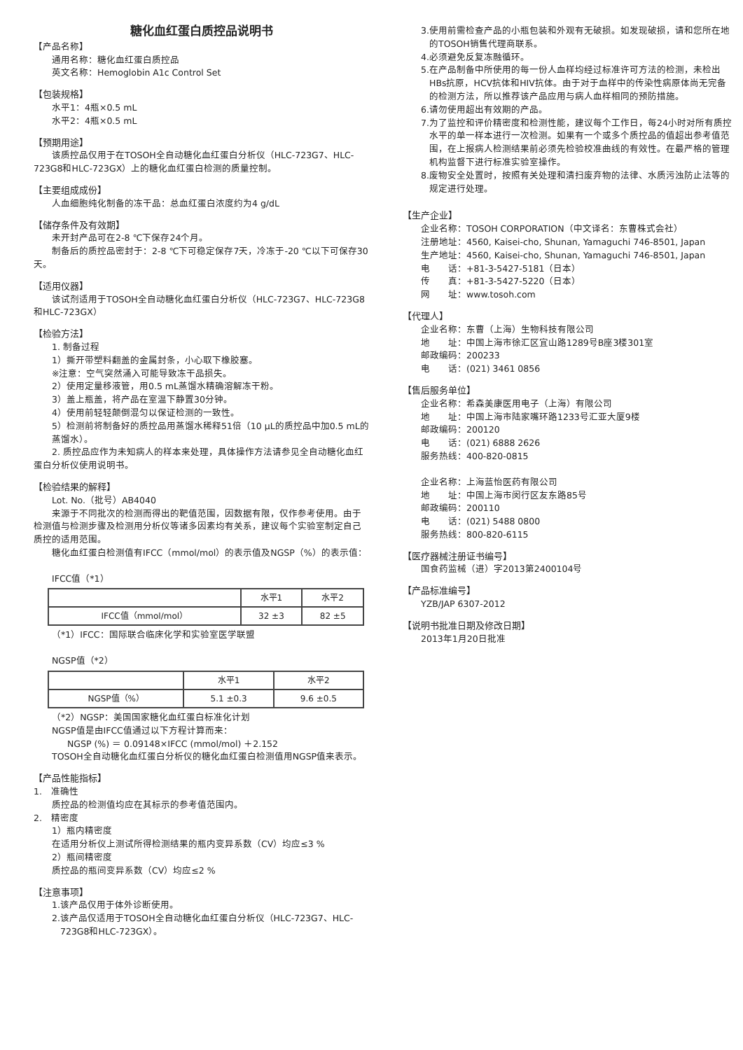糖化血红蛋白质控品说明书
【产品名称】
通用名称：糖化血红蛋白质控品
英文名称：Hemoglobin A1c Control Set
【包装规格】
水平1：4瓶×0.5 mL
水平2：4瓶×0.5 mL
【预期用途】
　　该质控品仅用于在TOSOH全自动糖化血红蛋白分析仪（HLC-723G7、HLC-723G8和HLC-723GX）上的糖化血红蛋白检测的质量控制。
【主要组成成份】
人血细胞纯化制备的冻干品：总血红蛋白浓度约为4 g/dL
【储存条件及有效期】
未开封产品可在2-8 ℃下保存24个月。
　　制备后的质控品密封于：2-8 ℃下可稳定保存7天，冷冻于-20 ℃以下可保存30天。
【适用仪器】
　　该试剂适用于TOSOH全自动糖化血红蛋白分析仪（HLC-723G7、HLC-723G8和HLC-723GX）
【检验方法】
1. 制备过程
1）撕开带塑料翻盖的金属封条，小心取下橡胶塞。
※注意：空气突然涌入可能导致冻干品损失。
2）使用定量移液管，用0.5 mL蒸馏水精确溶解冻干粉。
3）盖上瓶盖，将产品在室温下静置30分钟。
4）使用前轻轻颠倒混匀以保证检测的一致性。
5）检测前将制备好的质控品用蒸馏水稀释51倍（10 μL的质控品中加0.5 mL的蒸馏水）。
　　2. 质控品应作为未知病人的样本来处理，具体操作方法请参见全自动糖化血红蛋白分析仪使用说明书。
【检验结果的解释】
Lot. No.（批号）AB4040
　　来源于不同批次的检测而得出的靶值范围，因数据有限，仅作参考使用。由于检测值与检测步骤及检测用分析仪等诸多因素均有关系，建议每个实验室制定自己质控的适用范围。
　　糖化血红蛋白检测值有IFCC（mmol/mol）的表示值及NGSP（%）的表示值：
IFCC值（*1）
| | 水平1 | 水平2 |
| IFCC值（mmol/mol） | 32 ±3 | 82 ±5 |
（*1）IFCC：国际联合临床化学和实验室医学联盟
NGSP值（*2）
| | 水平1 | 水平2 |
| NGSP值（%） | 5.1 ±0.3 | 9.6 ±0.5 |
（*2）NGSP：美国国家糖化血红蛋白标准化计划
NGSP值是由IFCC值通过以下方程计算而来：
NGSP (%) ＝ 0.09148×IFCC (mmol/mol) ＋2.152
　　TOSOH全自动糖化血红蛋白分析仪的糖化血红蛋白检测值用NGSP值来表示。
【产品性能指标】
1.　准确性
质控品的检测值均应在其标示的参考值范围内。
2.　精密度
1）瓶内精密度
在适用分析仪上测试所得检测结果的瓶内变异系数（CV）均应≤3 %
2）瓶间精密度
质控品的瓶间变异系数（CV）均应≤2 %
【注意事项】
1.该产品仅用于体外诊断使用。
2.该产品仅适用于TOSOH全自动糖化血红蛋白分析仪（HLC-723G7、HLC-723G8和HLC-723GX）。
3.使用前需检查产品的小瓶包装和外观有无破损。如发现破损，请和您所在地的TOSOH销售代理商联系。
4.必须避免反复冻融循环。
5.在产品制备中所使用的每一份人血样均经过标准许可方法的检测，未检出HBs抗原，HCV抗体和HIV抗体。由于对于血样中的传染性病原体尚无完备的检测方法，所以推荐该产品应用与病人血样相同的预防措施。
6.请勿使用超出有效期的产品。
7.为了监控和评价精密度和检测性能，建议每个工作日，每24小时对所有质控水平的单一样本进行一次检测。如果有一个或多个质控品的值超出参考值范围，在上报病人检测结果前必须先检验校准曲线的有效性。在最严格的管理机构监督下进行标准实验室操作。
8.废物安全处置时，按照有关处理和清扫废弃物的法律、水质污浊防止法等的规定进行处理。
【生产企业】
企业名称：TOSOH CORPORATION（中文译名：东曹株式会社）
注册地址：4560, Kaisei-cho, Shunan, Yamaguchi 746-8501, Japan
生产地址：4560, Kaisei-cho, Shunan, Yamaguchi 746-8501, Japan
电　　话：+81-3-5427-5181（日本）
传　　真：+81-3-5427-5220（日本）
网　　址：www.tosoh.com
【代理人】
企业名称：东曹（上海）生物科技有限公司
地　　址：中国上海市徐汇区宜山路1289号B座3楼301室
邮政编码：200233
电　　话：(021) 3461 0856
【售后服务单位】
企业名称：希森美康医用电子（上海）有限公司
地　　址：中国上海市陆家嘴环路1233号汇亚大厦9楼
邮政编码：200120
电　　话：(021) 6888 2626
服务热线：400-820-0815
企业名称：上海蓝怡医药有限公司
地　　址：中国上海市闵行区友东路85号
邮政编码：200110
电　　话：(021) 5488 0800
服务热线：800-820-6115
【医疗器械注册证书编号】
国食药监械（进）字2013第2400104号
【产品标准编号】
YZB/JAP 6307-2012
【说明书批准日期及修改日期】
2013年1月20日批准